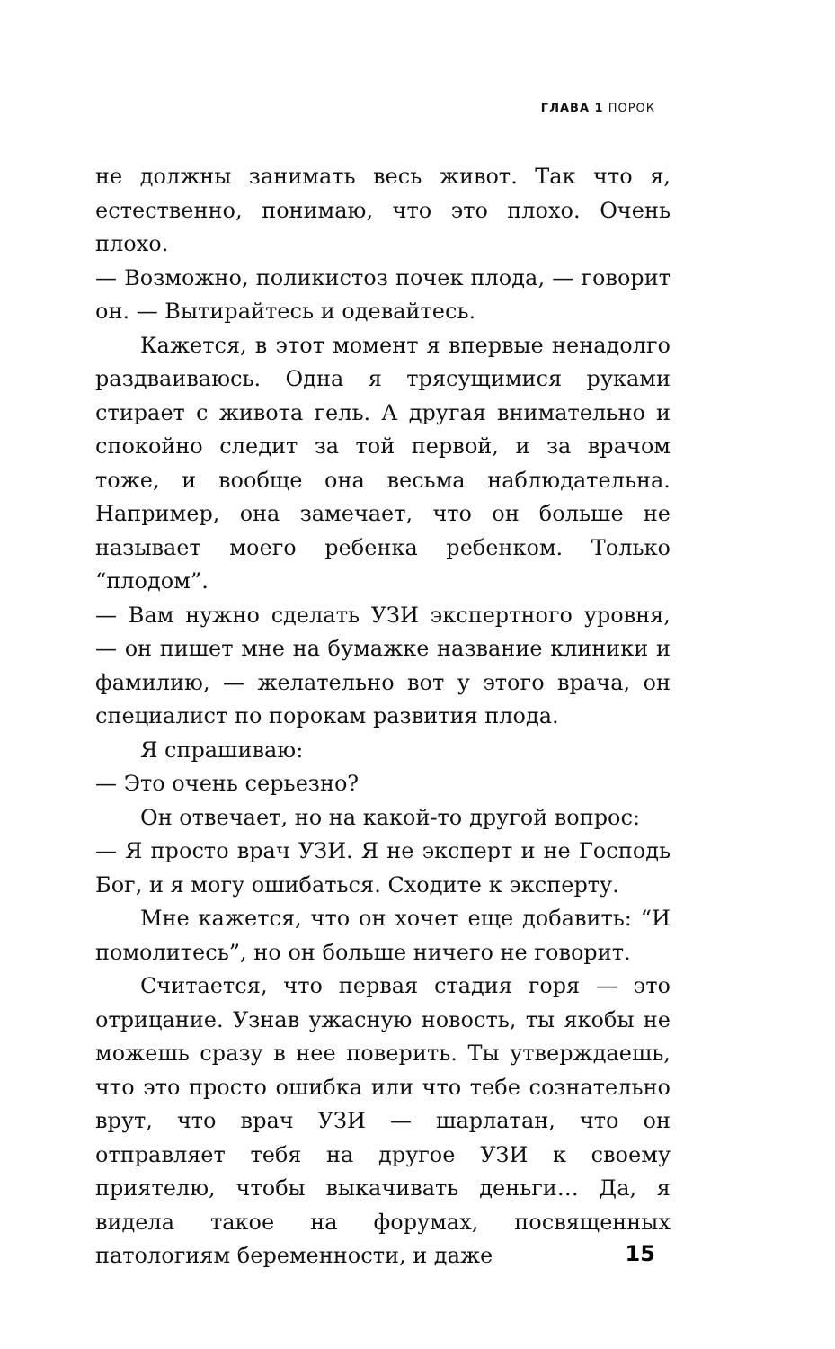ГЛАВА 1 ПОРОК
не должны занимать весь живот. Так что я, естественно, понимаю, что это плохо. Очень плохо.
— Возможно, поликистоз почек плода, — говорит он. — Вытирайтесь и одевайтесь.
Кажется, в этот момент я впервые ненадолго раздваиваюсь. Одна я трясущимися руками стирает с живота гель. А другая внимательно и спокойно следит за той первой, и за врачом тоже, и вообще она весьма наблюдательна. Например, она замечает, что он больше не называет моего ребенка ребенком. Только “плодом”.
— Вам нужно сделать УЗИ экспертного уровня, — он пишет мне на бумажке название клиники и фамилию, — желательно вот у этого врача, он специалист по порокам развития плода.
Я спрашиваю:
— Это очень серьезно?
Он отвечает, но на какой-то другой вопрос:
— Я просто врач УЗИ. Я не эксперт и не Господь Бог, и я могу ошибаться. Сходите к эксперту.
Мне кажется, что он хочет еще добавить: “И помолитесь”, но он больше ничего не говорит.
Считается, что первая стадия горя — это отрицание. Узнав ужасную новость, ты якобы не можешь сразу в нее поверить. Ты утверждаешь, что это просто ошибка или что тебе сознательно врут, что врач УЗИ — шарлатан, что он отправляет тебя на другое УЗИ к своему приятелю, чтобы выкачивать деньги… Да, я видела такое на форумах, посвященных патологиям беременности, и даже
15